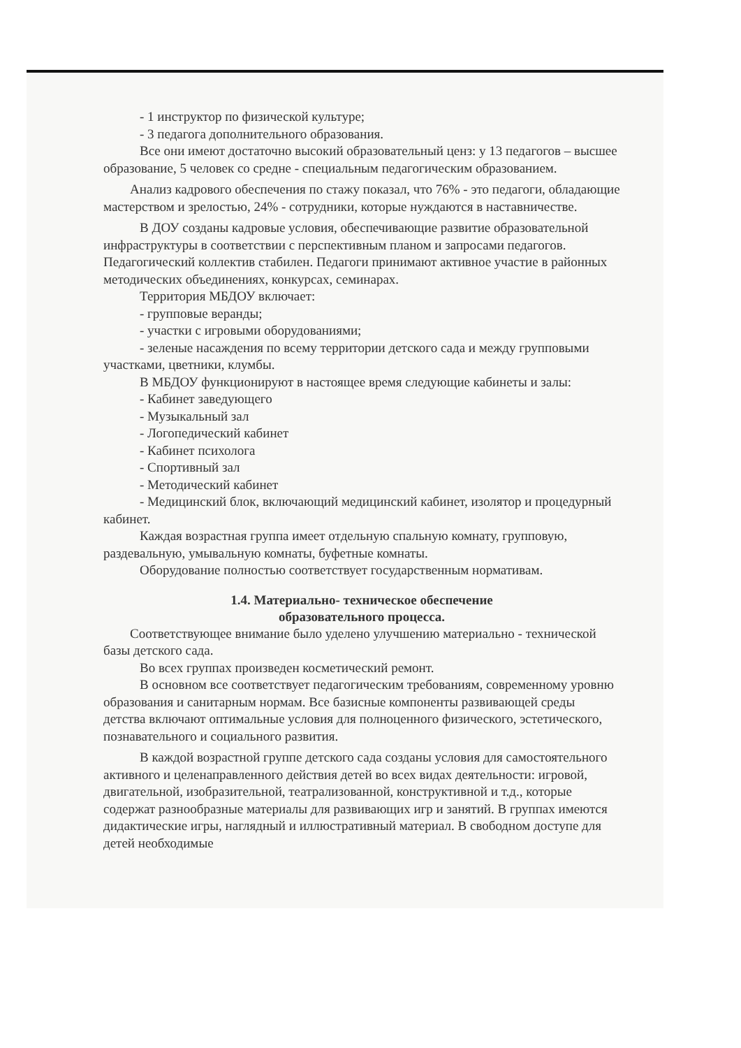- 1 инструктор по физической культуре;
- 3 педагога дополнительного образования.
Все они имеют достаточно высокий образовательный ценз: у 13 педагогов – высшее образование, 5 человек со средне - специальным педагогическим образованием.
Анализ кадрового обеспечения по стажу показал, что 76% - это педагоги, обладающие мастерством и зрелостью, 24% - сотрудники, которые нуждаются в наставничестве.
В ДОУ созданы кадровые условия, обеспечивающие развитие образовательной инфраструктуры в соответствии с перспективным планом и запросами педагогов. Педагогический коллектив стабилен. Педагоги принимают активное участие в районных методических объединениях, конкурсах, семинарах.
Территория МБДОУ включает:
- групповые веранды;
- участки с игровыми оборудованиями;
- зеленые насаждения по всему территории детского сада и между групповыми участками, цветники, клумбы.
В МБДОУ функционируют в настоящее время следующие кабинеты и залы:
- Кабинет заведующего
- Музыкальный зал
- Логопедический кабинет
- Кабинет психолога
- Спортивный зал
- Методический кабинет
- Медицинский блок, включающий медицинский кабинет, изолятор и процедурный кабинет.
Каждая возрастная группа имеет отдельную спальную комнату, групповую, раздевальную, умывальную комнаты, буфетные комнаты.
Оборудование полностью соответствует государственным нормативам.
1.4. Материально- техническое обеспечение
образовательного процесса.
Соответствующее внимание было уделено улучшению материально - технической базы детского сада.
Во всех группах произведен косметический ремонт.
В основном все соответствует педагогическим требованиям, современному уровню образования и санитарным нормам. Все базисные компоненты развивающей среды детства включают оптимальные условия для полноценного физического, эстетического, познавательного и социального развития.
В каждой возрастной группе детского сада созданы условия для самостоятельного активного и целенаправленного действия детей во всех видах деятельности: игровой, двигательной, изобразительной, театрализованной, конструктивной и т.д., которые содержат разнообразные материалы для развивающих игр и занятий. В группах имеются дидактические игры, наглядный и иллюстративный материал. В свободном доступе для детей необходимые